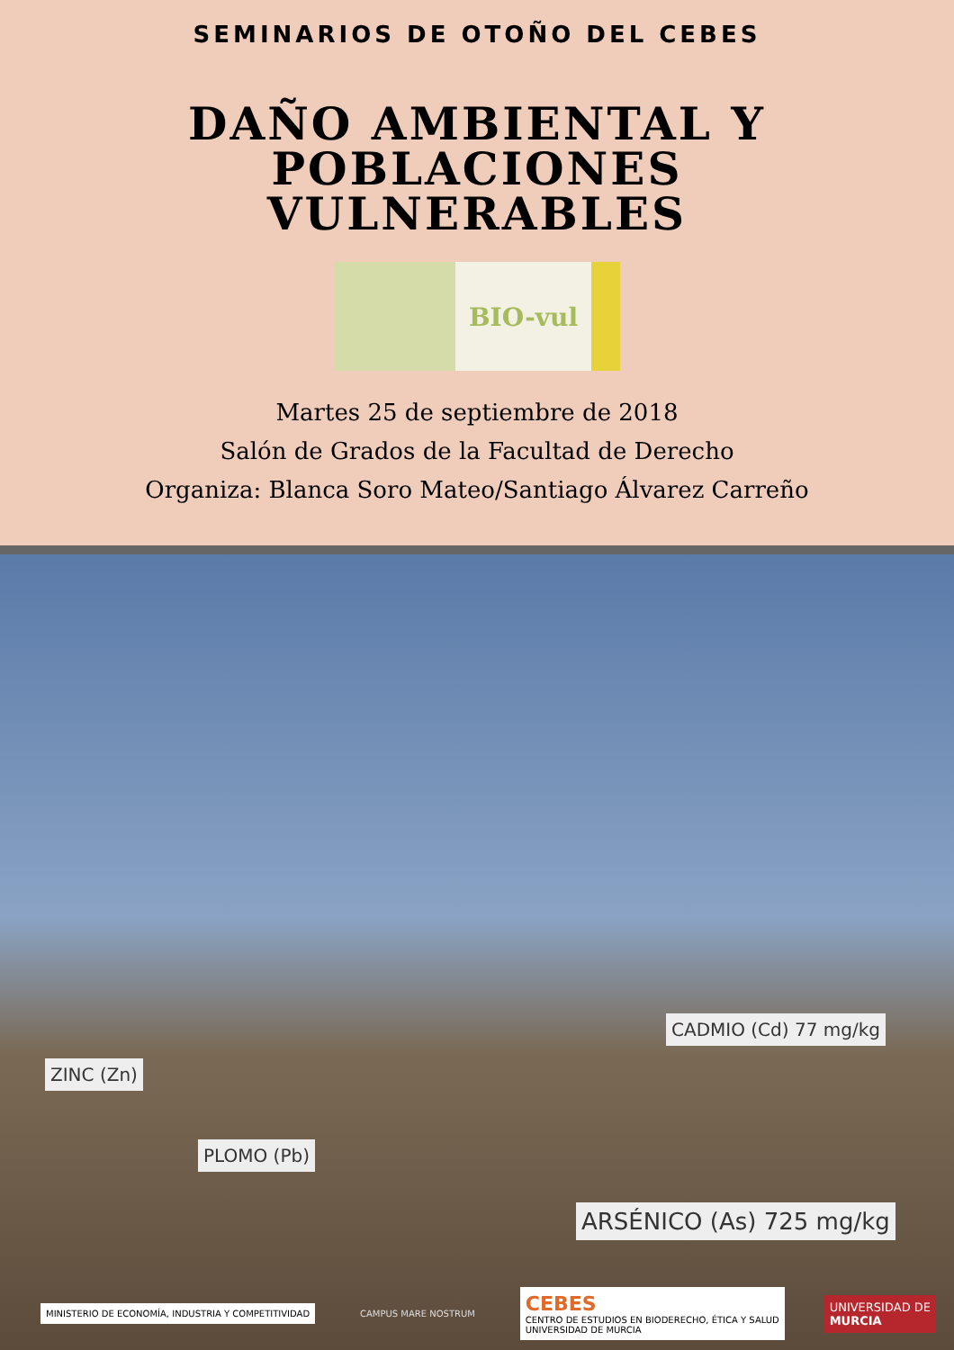SEMINARIOS DE OTOÑO DEL CEBES
DAÑO AMBIENTAL Y
POBLACIONES
VULNERABLES
BIO-vul
Martes 25 de septiembre de 2018
Salón de Grados de la Facultad de Derecho
Organiza: Blanca Soro Mateo/Santiago Álvarez Carreño
ZINC (Zn)
CADMIO (Cd) 77 mg/kg
PLOMO (Pb)
ARSÉNICO (As) 725 mg/kg
MINISTERIO DE ECONOMÍA, INDUSTRIA Y COMPETITIVIDAD
CAMPUS MARE NOSTRUM
CEBES
CENTRO DE ESTUDIOS EN BIODERECHO, ÉTICA Y SALUD
UNIVERSIDAD DE MURCIA
UNIVERSIDAD DE
MURCIA